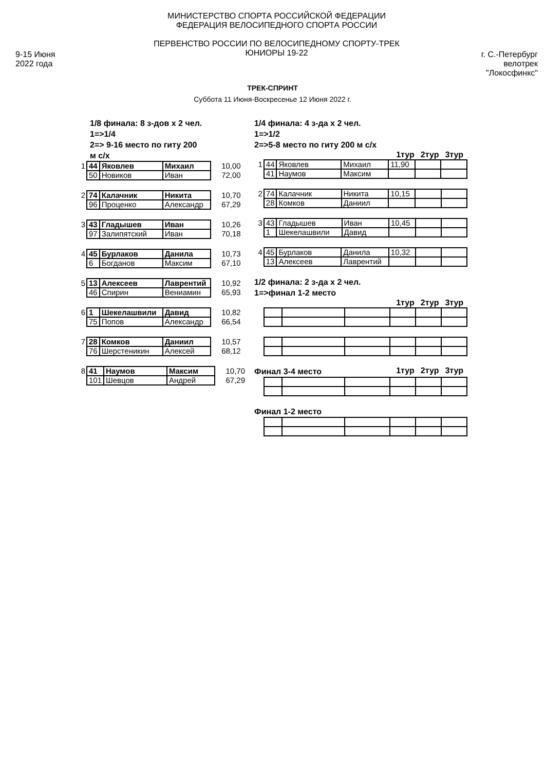9-15 Июня
2022 года
МИНИСТЕРСТВО СПОРТА РОССИЙСКОЙ ФЕДЕРАЦИИ
ФЕДЕРАЦИЯ ВЕЛОСИПЕДНОГО СПОРТА РОССИИ
ПЕРВЕНСТВО РОССИИ ПО ВЕЛОСИПЕДНОМУ СПОРТУ-ТРЕК
ЮНИОРЫ 19-22
г. С.-Петербург
велотрек "Локосфинкс"
ТРЕК-СПРИНТ
Суббота 11 Июня-Воскресенье 12 Июня 2022 г.
1/8 финала: 8 з-дов х 2 чел.
1=>1/4
2=> 9-16 место по гиту 200
м с/х
| 1 | 44 | Яковлев | Михаил | 10,00 |
| | 50 | Новиков | Иван | 72,00 |
| 2 | 74 | Калачник | Никита | 10,70 |
| | 96 | Проценко | Александр | 67,29 |
| 3 | 43 | Гладышев | Иван | 10,26 |
| | 97 | Залипятский | Иван | 70,18 |
| 4 | 45 | Бурлаков | Данила | 10,73 |
| | 6 | Богданов | Максим | 67,10 |
| 5 | 13 | Алексеев | Лаврентий | 10,92 |
| | 46 | Спирин | Вениамин | 65,93 |
| 6 | 1 | Шекелашвили | Давид | 10,82 |
| | 75 | Попов | Александр | 66,54 |
| 7 | 28 | Комков | Даниил | 10,57 |
| | 76 | Шерстеникин | Алексей | 68,12 |
| 8 | 41 | Наумов | Максим | 10,70 |
| | 101 | Шевцов | Андрей | 67,29 |
1/4 финала: 4 з-да х 2 чел.
1=>1/2
2=>5-8 место по гиту 200 м с/х
1тур 2тур 3тур
| 1 | 44 | Яковлев | Михаил | 11,90 | | |
| | 41 | Наумов | Максим | | | |
| 2 | 74 | Калачник | Никита | 10,15 | | |
| | 28 | Комков | Даниил | | | |
| 3 | 43 | Гладышев | Иван | 10,45 | | |
| | 1 | Шекелашвили | Давид | | | |
| 4 | 45 | Бурлаков | Данила | 10,32 | | |
| | 13 | Алексеев | Лаврентий | | | |
1/2 финала: 2 з-да х 2 чел.
1=>финал 1-2 место
1тур 2тур 3тур
Финал 3-4 место
1тур 2тур 3тур
Финал 1-2 место